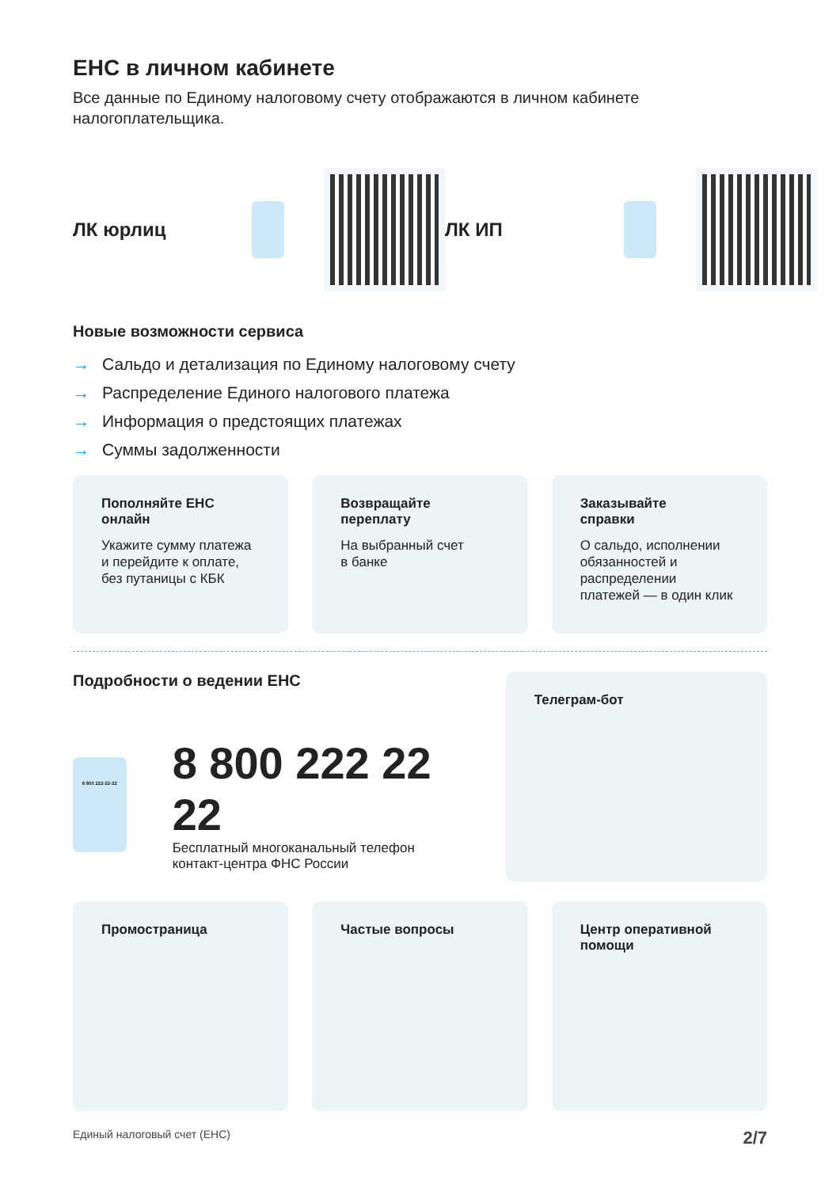ЕНС в личном кабинете
Все данные по Единому налоговому счету отображаются в личном кабинете налогоплательщика.
ЛК юрлиц ЛК ИП
Новые возможности сервиса
→ Сальдо и детализация по Единому налоговому счету
→ Распределение Единого налогового платежа
→ Информация о предстоящих платежах
→ Суммы задолженности
Пополняйте ЕНС
онлайн
Укажите сумму платежа и перейдите к оплате, без путаницы с КБК
Возвращайте
переплату
На выбранный счет
в банке
Заказывайте
справки
О сальдо, исполнении обязанностей и распределении платежей — в один клик
Подробности о ведении ЕНС
8 800 222-22-22
8 800 222 22 22
Бесплатный многоканальный телефон
контакт-центра ФНС России
Телеграм-бот
Промостраница Частые вопросы Центр оперативной помощи
Единый налоговый счет (ЕНС) 2/7